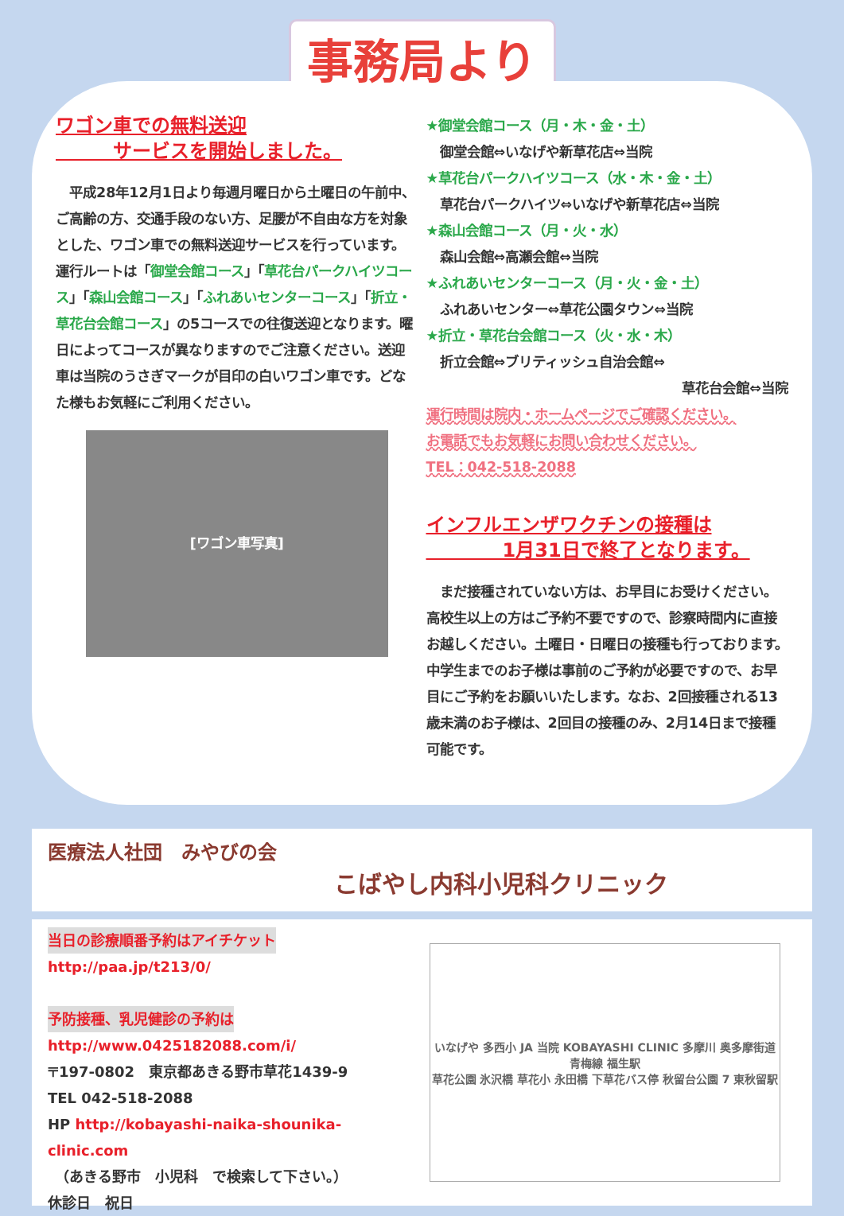事務局より
ワゴン車での無料送迎
　　　サービスを開始しました。
　平成28年12月1日より毎週月曜日から土曜日の午前中、ご高齢の方、交通手段のない方、足腰が不自由な方を対象とした、ワゴン車での無料送迎サービスを行っています。運行ルートは「御堂会館コース」「草花台パークハイツコース」「森山会館コース」「ふれあいセンターコース」「折立・草花台会館コース」の5コースでの往復送迎となります。曜日によってコースが異なりますのでご注意ください。送迎車は当院のうさぎマークが目印の白いワゴン車です。どなた様もお気軽にご利用ください。
[ワゴン車写真]
★御堂会館コース（月・木・金・土）
　御堂会館⇔いなげや新草花店⇔当院
★草花台パークハイツコース（水・木・金・土）
　草花台パークハイツ⇔いなげや新草花店⇔当院
★森山会館コース（月・火・水）
　森山会館⇔高瀬会館⇔当院
★ふれあいセンターコース（月・火・金・土）
　ふれあいセンター⇔草花公園タウン⇔当院
★折立・草花台会館コース（火・水・木）
　折立会館⇔ブリティッシュ自治会館⇔
草花台会館⇔当院
運行時間は院内・ホームページでご確認ください。
お電話でもお気軽にお問い合わせください。
TEL：042-518-2088
インフルエンザワクチンの接種は
　　　　1月31日で終了となります。
　まだ接種されていない方は、お早目にお受けください。高校生以上の方はご予約不要ですので、診察時間内に直接お越しください。土曜日・日曜日の接種も行っております。
中学生までのお子様は事前のご予約が必要ですので、お早目にご予約をお願いいたします。なお、2回接種される13歳未満のお子様は、2回目の接種のみ、2月14日まで接種可能です。
医療法人社団　みやびの会
こばやし内科小児科クリニック
当日の診療順番予約はアイチケット
http://paa.jp/t213/0/
予防接種、乳児健診の予約は
http://www.0425182088.com/i/
〒197-0802　東京都あきる野市草花1439-9
TEL 042-518-2088
HP http://kobayashi-naika-shounika-clinic.com
　（あきる野市　小児科　で検索して下さい。）
休診日　祝日
いなげや 多西小 JA 当院 KOBAYASHI CLINIC 多摩川 奥多摩街道 青梅線 福生駅
草花公園 氷沢橋 草花小 永田橋 下草花バス停 秋留台公園 7 東秋留駅